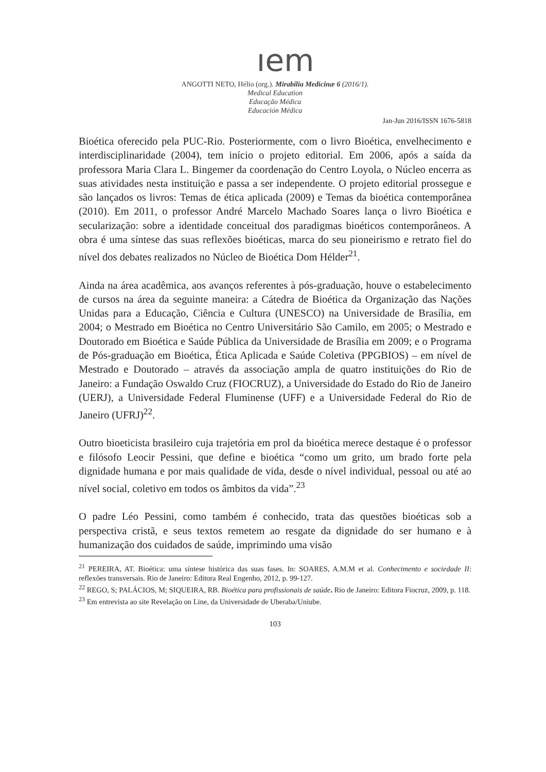ıem
ANGOTTI NETO, Hélio (org.). Mirabilia Medicinæ 6 (2016/1).
Medical Education
Educação Médica
Educación Médica
Jan-Jun 2016/ISSN 1676-5818
Bioética oferecido pela PUC-Rio. Posteriormente, com o livro Bioética, envelhecimento e interdisciplinaridade (2004), tem início o projeto editorial. Em 2006, após a saída da professora Maria Clara L. Bingemer da coordenação do Centro Loyola, o Núcleo encerra as suas atividades nesta instituição e passa a ser independente. O projeto editorial prossegue e são lançados os livros: Temas de ética aplicada (2009) e Temas da bioética contemporânea (2010). Em 2011, o professor André Marcelo Machado Soares lança o livro Bioética e secularização: sobre a identidade conceitual dos paradigmas bioéticos contemporâneos. A obra é uma síntese das suas reflexões bioéticas, marca do seu pioneirismo e retrato fiel do nível dos debates realizados no Núcleo de Bioética Dom Hélder<sup>21</sup>.
Ainda na área acadêmica, aos avanços referentes à pós-graduação, houve o estabelecimento de cursos na área da seguinte maneira: a Cátedra de Bioética da Organização das Nações Unidas para a Educação, Ciência e Cultura (UNESCO) na Universidade de Brasília, em 2004; o Mestrado em Bioética no Centro Universitário São Camilo, em 2005; o Mestrado e Doutorado em Bioética e Saúde Pública da Universidade de Brasília em 2009; e o Programa de Pós-graduação em Bioética, Ética Aplicada e Saúde Coletiva (PPGBIOS) – em nível de Mestrado e Doutorado – através da associação ampla de quatro instituições do Rio de Janeiro: a Fundação Oswaldo Cruz (FIOCRUZ), a Universidade do Estado do Rio de Janeiro (UERJ), a Universidade Federal Fluminense (UFF) e a Universidade Federal do Rio de Janeiro (UFRJ)<sup>22</sup>.
Outro bioeticista brasileiro cuja trajetória em prol da bioética merece destaque é o professor e filósofo Leocir Pessini, que define e bioética “como um grito, um brado forte pela dignidade humana e por mais qualidade de vida, desde o nível individual, pessoal ou até ao nível social, coletivo em todos os âmbitos da vida”.<sup>23</sup>
O padre Léo Pessini, como também é conhecido, trata das questões bioéticas sob a perspectiva cristã, e seus textos remetem ao resgate da dignidade do ser humano e à humanização dos cuidados de saúde, imprimindo uma visão
<sup>21</sup> PEREIRA, AT. Bioética: uma síntese histórica das suas fases. In: SOARES, A.M.M et al. Conhecimento e sociedade II: reflexões transversais. Rio de Janeiro: Editora Real Engenho, 2012, p. 99-127.
<sup>22</sup> REGO, S; PALÁCIOS, M; SIQUEIRA, RB. Bioética para profissionais de saúde. Rio de Janeiro: Editora Fiocruz, 2009, p. 118.
<sup>23</sup> Em entrevista ao site Revelação on Line, da Universidade de Uberaba/Uniube.
103